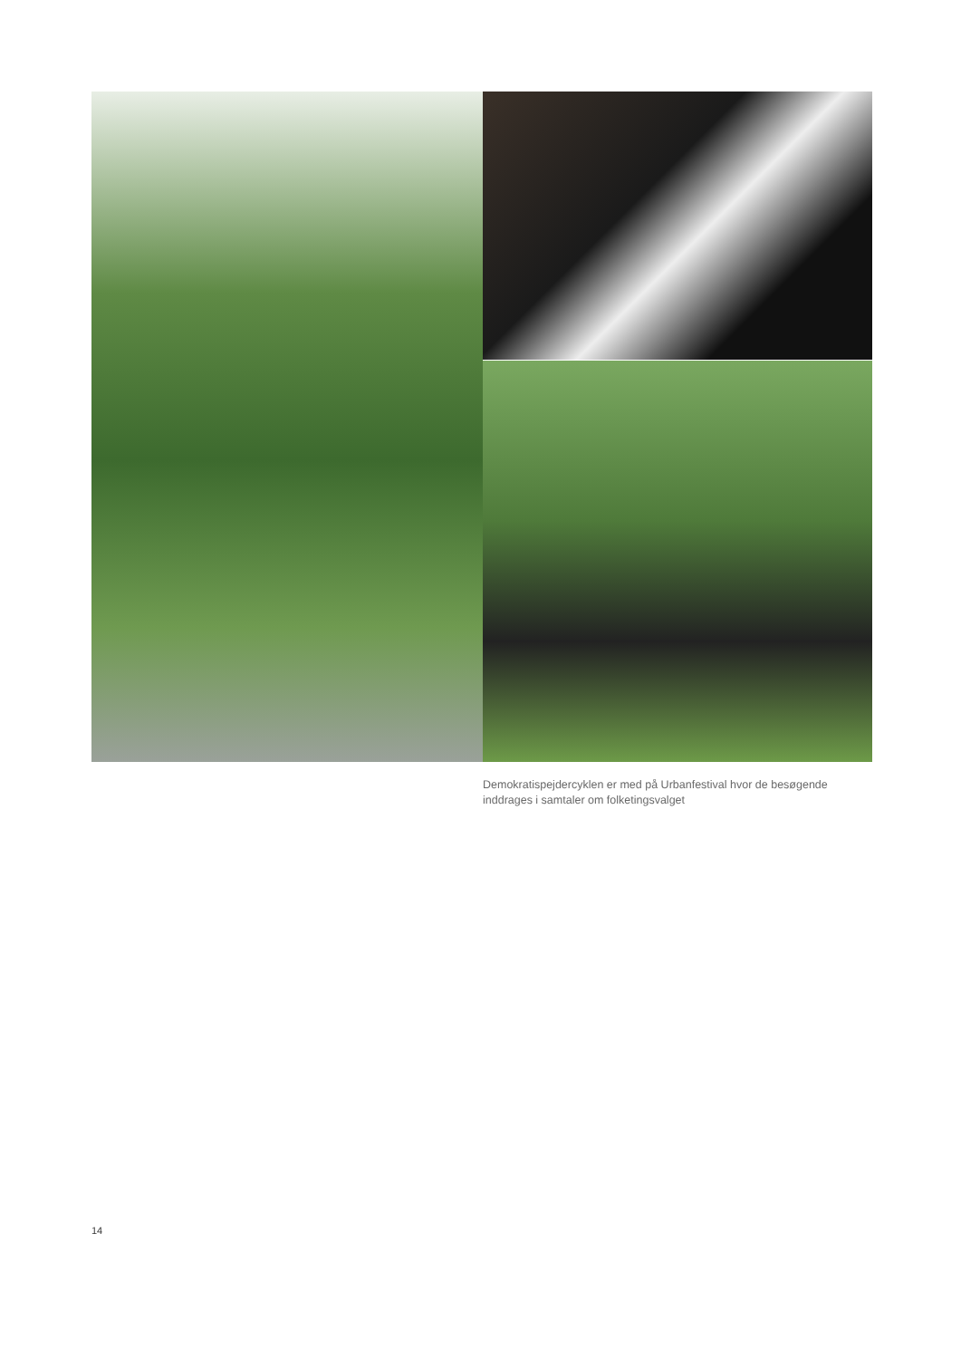Demokratispejdercyklen er med på Urbanfestival hvor de besøgende inddrages i samtaler om folketingsvalget
14